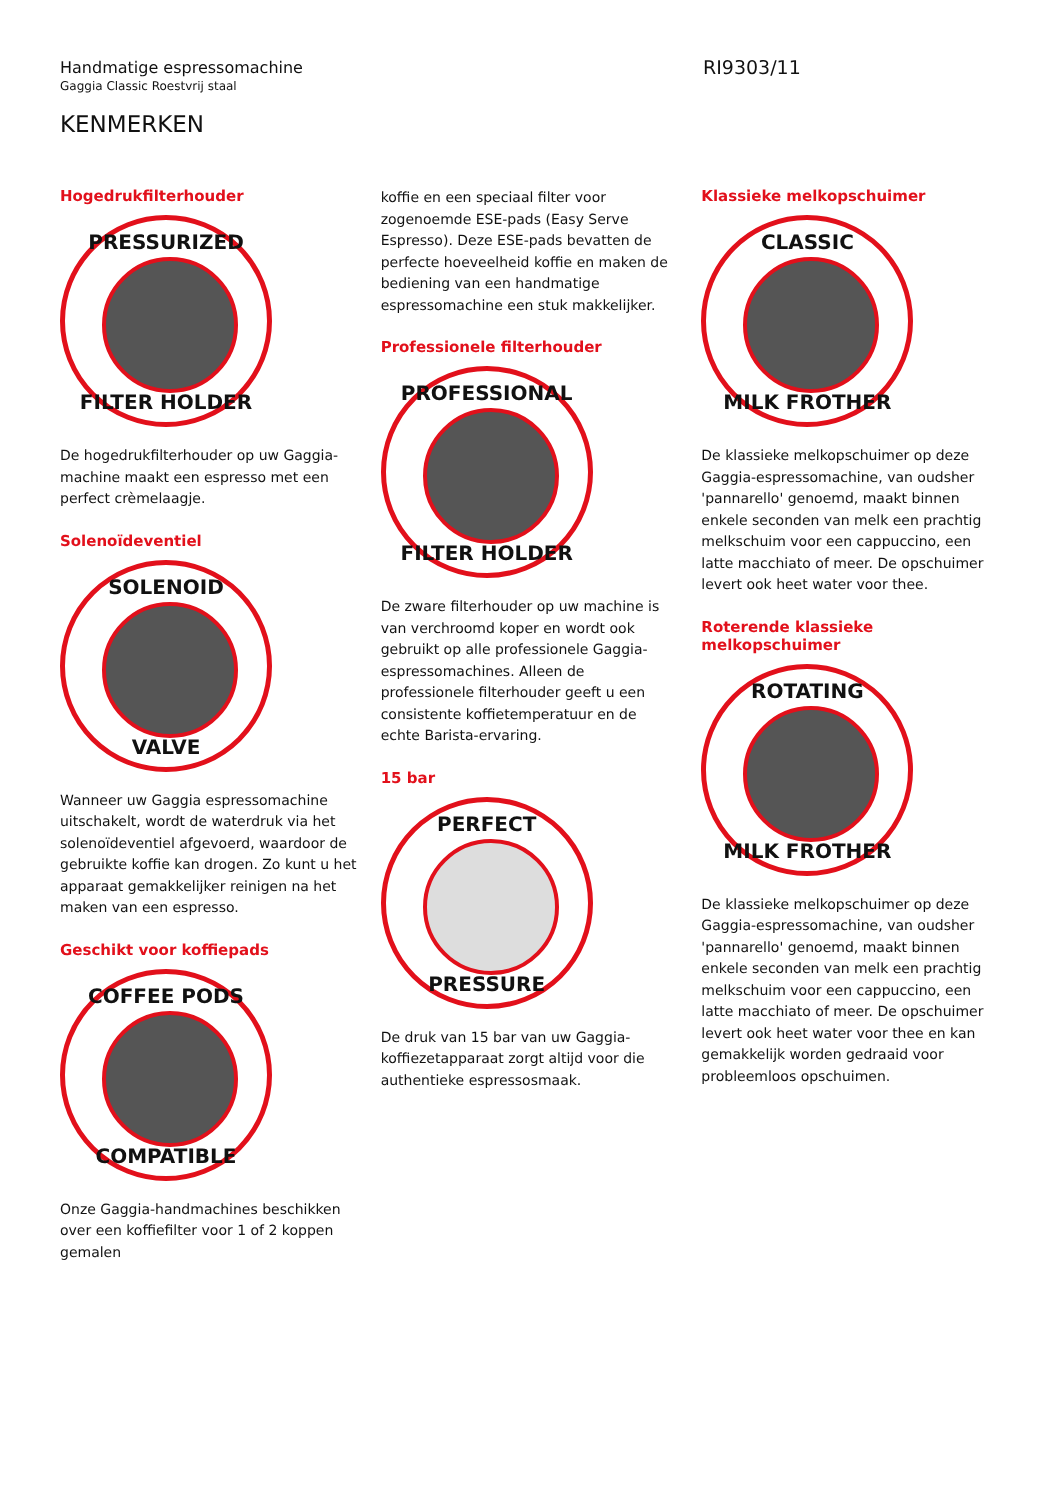Handmatige espressomachine
Gaggia Classic Roestvrij staal
RI9303/11
KENMERKEN
Hogedrukfilterhouder
PRESSURIZED
FILTER HOLDER
De hogedrukfilterhouder op uw Gaggia-machine maakt een espresso met een perfect crèmelaagje.
Solenoïdeventiel
SOLENOID
VALVE
Wanneer uw Gaggia espressomachine uitschakelt, wordt de waterdruk via het solenoïdeventiel afgevoerd, waardoor de gebruikte koffie kan drogen. Zo kunt u het apparaat gemakkelijker reinigen na het maken van een espresso.
Geschikt voor koffiepads
COFFEE PODS
COMPATIBLE
Onze Gaggia-handmachines beschikken over een koffiefilter voor 1 of 2 koppen gemalen
koffie en een speciaal filter voor zogenoemde ESE-pads (Easy Serve Espresso). Deze ESE-pads bevatten de perfecte hoeveelheid koffie en maken de bediening van een handmatige espressomachine een stuk makkelijker.
Professionele filterhouder
PROFESSIONAL
FILTER HOLDER
De zware filterhouder op uw machine is van verchroomd koper en wordt ook gebruikt op alle professionele Gaggia-espressomachines. Alleen de professionele filterhouder geeft u een consistente koffietemperatuur en de echte Barista-ervaring.
15 bar
PERFECT
PRESSURE
De druk van 15 bar van uw Gaggia-koffiezetapparaat zorgt altijd voor die authentieke espressosmaak.
Klassieke melkopschuimer
CLASSIC
MILK FROTHER
De klassieke melkopschuimer op deze Gaggia-espressomachine, van oudsher 'pannarello' genoemd, maakt binnen enkele seconden van melk een prachtig melkschuim voor een cappuccino, een latte macchiato of meer. De opschuimer levert ook heet water voor thee.
Roterende klassieke melkopschuimer
ROTATING
MILK FROTHER
De klassieke melkopschuimer op deze Gaggia-espressomachine, van oudsher 'pannarello' genoemd, maakt binnen enkele seconden van melk een prachtig melkschuim voor een cappuccino, een latte macchiato of meer. De opschuimer levert ook heet water voor thee en kan gemakkelijk worden gedraaid voor probleemloos opschuimen.